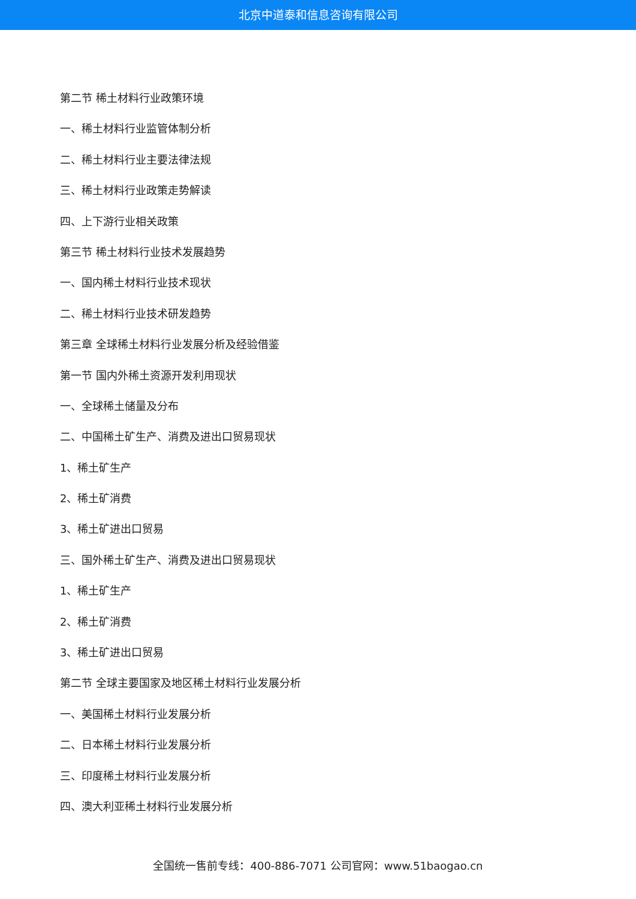北京中道泰和信息咨询有限公司
第二节 稀土材料行业政策环境
一、稀土材料行业监管体制分析
二、稀土材料行业主要法律法规
三、稀土材料行业政策走势解读
四、上下游行业相关政策
第三节 稀土材料行业技术发展趋势
一、国内稀土材料行业技术现状
二、稀土材料行业技术研发趋势
第三章 全球稀土材料行业发展分析及经验借鉴
第一节 国内外稀土资源开发利用现状
一、全球稀土储量及分布
二、中国稀土矿生产、消费及进出口贸易现状
1、稀土矿生产
2、稀土矿消费
3、稀土矿进出口贸易
三、国外稀土矿生产、消费及进出口贸易现状
1、稀土矿生产
2、稀土矿消费
3、稀土矿进出口贸易
第二节 全球主要国家及地区稀土材料行业发展分析
一、美国稀土材料行业发展分析
二、日本稀土材料行业发展分析
三、印度稀土材料行业发展分析
四、澳大利亚稀土材料行业发展分析
全国统一售前专线：400-886-7071 公司官网：www.51baogao.cn